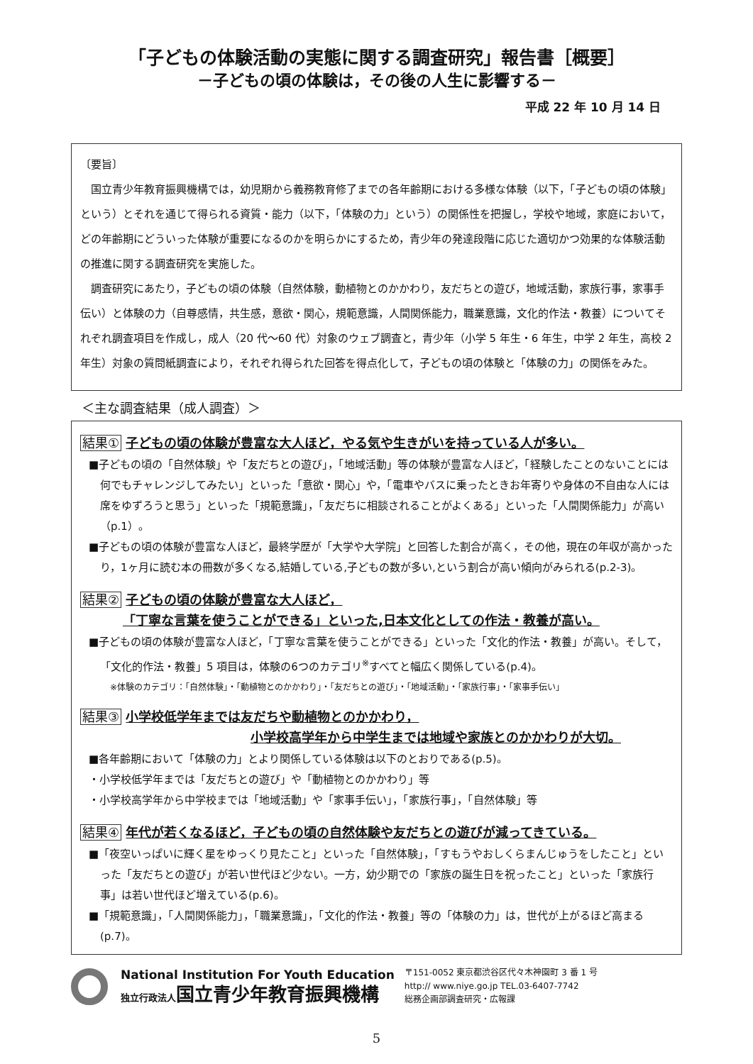「子どもの体験活動の実態に関する調査研究」報告書［概要］
－子どもの頃の体験は，その後の人生に影響する－
平成 22 年 10 月 14 日
〔要旨〕
国立青少年教育振興機構では，幼児期から義務教育修了までの各年齢期における多様な体験（以下，「子どもの頃の体験」という）とそれを通じて得られる資質・能力（以下，「体験の力」という）の関係性を把握し，学校や地域，家庭において，どの年齢期にどういった体験が重要になるのかを明らかにするため，青少年の発達段階に応じた適切かつ効果的な体験活動の推進に関する調査研究を実施した。
調査研究にあたり，子どもの頃の体験（自然体験，動植物とのかかわり，友だちとの遊び，地域活動，家族行事，家事手伝い）と体験の力（自尊感情，共生感，意欲・関心，規範意識，人間関係能力，職業意識，文化的作法・教養）についてそれぞれ調査項目を作成し，成人（20 代～60 代）対象のウェブ調査と，青少年（小学 5 年生・6 年生，中学 2 年生，高校 2 年生）対象の質問紙調査により，それぞれ得られた回答を得点化して，子どもの頃の体験と「体験の力」の関係をみた。
＜主な調査結果（成人調査）＞
結果① 子どもの頃の体験が豊富な大人ほど，やる気や生きがいを持っている人が多い。
■子どもの頃の「自然体験」や「友だちとの遊び」，「地域活動」等の体験が豊富な人ほど，「経験したことのないことには何でもチャレンジしてみたい」といった「意欲・関心」や，「電車やバスに乗ったときお年寄りや身体の不自由な人には席をゆずろうと思う」といった「規範意識」，「友だちに相談されることがよくある」といった「人間関係能力」が高い（p.1）。
■子どもの頃の体験が豊富な人ほど，最終学歴が「大学や大学院」と回答した割合が高く，その他，現在の年収が高かったり，1ヶ月に読む本の冊数が多くなる,結婚している,子どもの数が多い,という割合が高い傾向がみられる(p.2-3)。
結果② 子どもの頃の体験が豊富な大人ほど，
「丁寧な言葉を使うことができる」といった,日本文化としての作法・教養が高い。
■子どもの頃の体験が豊富な人ほど，「丁寧な言葉を使うことができる」といった「文化的作法・教養」が高い。そして，「文化的作法・教養」5 項目は，体験の6つのカテゴリ<sup>※</sup>すべてと幅広く関係している(p.4)。
※体験のカテゴリ：「自然体験」・「動植物とのかかわり」・「友だちとの遊び」・「地域活動」・「家族行事」・「家事手伝い」
結果③ 小学校低学年までは友だちや動植物とのかかわり，
小学校高学年から中学生までは地域や家族とのかかわりが大切。
■各年齢期において「体験の力」とより関係している体験は以下のとおりである(p.5)。
・小学校低学年までは「友だちとの遊び」や「動植物とのかかわり」等
・小学校高学年から中学校までは「地域活動」や「家事手伝い」，「家族行事」，「自然体験」等
結果④ 年代が若くなるほど，子どもの頃の自然体験や友だちとの遊びが減ってきている。
■「夜空いっぱいに輝く星をゆっくり見たこと」といった「自然体験」，「すもうやおしくらまんじゅうをしたこと」といった「友だちとの遊び」が若い世代ほど少ない。一方，幼少期での「家族の誕生日を祝ったこと」といった「家族行事」は若い世代ほど増えている(p.6)。
■「規範意識」，「人間関係能力」，「職業意識」，「文化的作法・教養」等の「体験の力」は，世代が上がるほど高まる(p.7)。
National Institution For Youth Education
独立行政法人 国立青少年教育振興機構
〒151-0052 東京都渋谷区代々木神園町 3 番 1 号
http:// www.niye.go.jp TEL.03-6407-7742
総務企画部調査研究・広報課
5